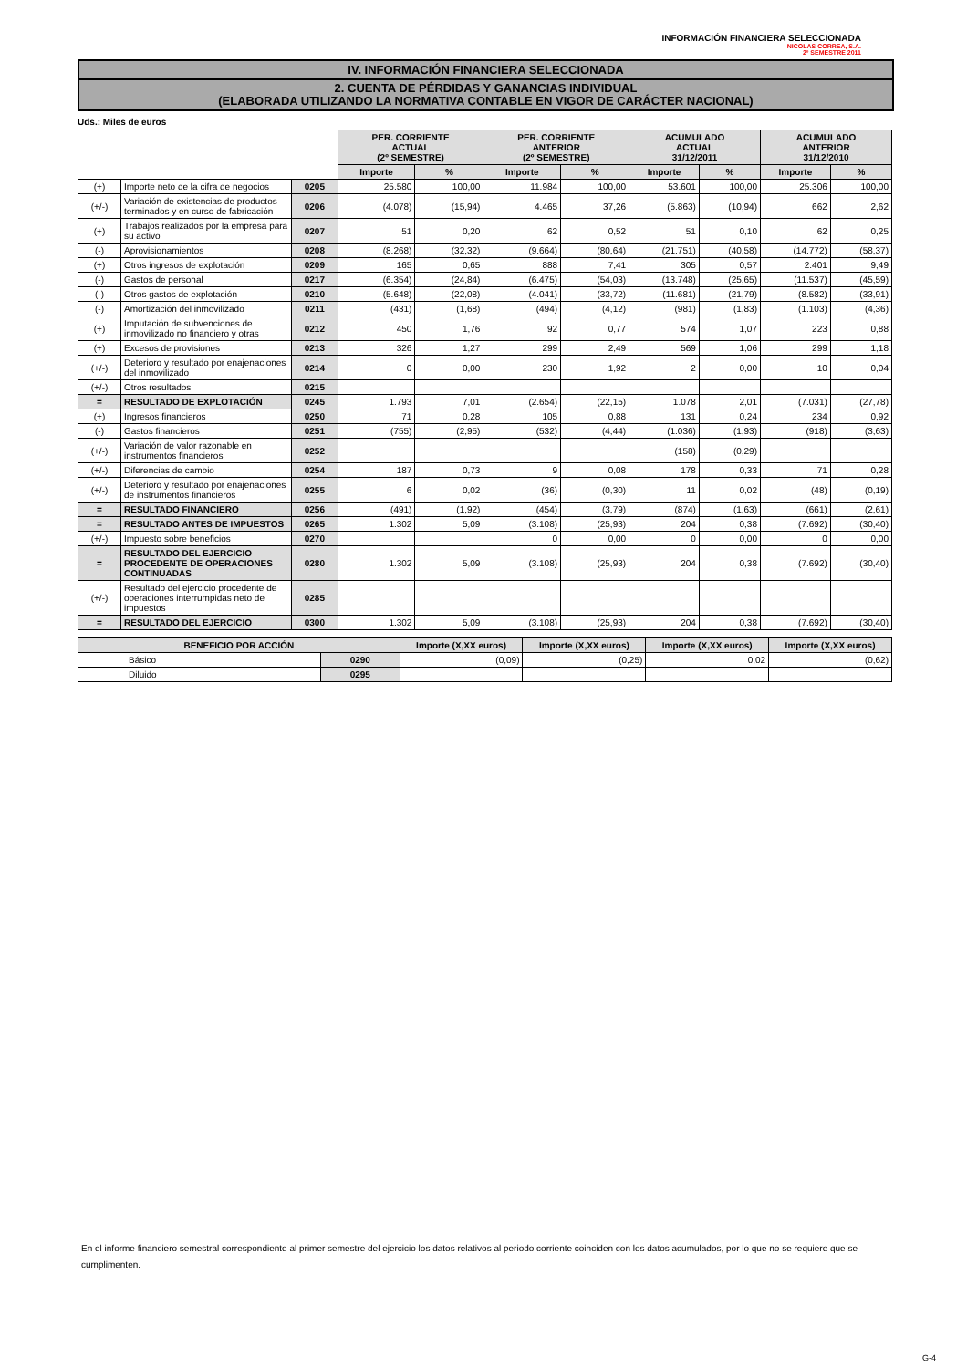INFORMACIÓN FINANCIERA SELECCIONADA
NICOLAS CORREA, S.A.
2º SEMESTRE 2011
IV. INFORMACIÓN FINANCIERA SELECCIONADA
2. CUENTA DE PÉRDIDAS Y GANANCIAS INDIVIDUAL
(ELABORADA UTILIZANDO LA NORMATIVA CONTABLE EN VIGOR DE CARÁCTER NACIONAL)
Uds.: Miles de euros
| | | | PER. CORRIENTE ACTUAL (2º SEMESTRE) | | PER. CORRIENTE ANTERIOR (2º SEMESTRE) | | ACUMULADO ACTUAL 31/12/2011 | | ACUMULADO ANTERIOR 31/12/2010 | |
| | | | Importe | % | Importe | % | Importe | % | Importe | % |
| (+) | Importe neto de la cifra de negocios | 0205 | 25.580 | 100,00 | 11.984 | 100,00 | 53.601 | 100,00 | 25.306 | 100,00 |
| (+/-) | Variación de existencias de productos terminados y en curso de fabricación | 0206 | (4.078) | (15,94) | 4.465 | 37,26 | (5.863) | (10,94) | 662 | 2,62 |
| (+) | Trabajos realizados por la empresa para su activo | 0207 | 51 | 0,20 | 62 | 0,52 | 51 | 0,10 | 62 | 0,25 |
| (-) | Aprovisionamientos | 0208 | (8.268) | (32,32) | (9.664) | (80,64) | (21.751) | (40,58) | (14.772) | (58,37) |
| (+) | Otros ingresos de explotación | 0209 | 165 | 0,65 | 888 | 7,41 | 305 | 0,57 | 2.401 | 9,49 |
| (-) | Gastos de personal | 0217 | (6.354) | (24,84) | (6.475) | (54,03) | (13.748) | (25,65) | (11.537) | (45,59) |
| (-) | Otros gastos de explotación | 0210 | (5.648) | (22,08) | (4.041) | (33,72) | (11.681) | (21,79) | (8.582) | (33,91) |
| (-) | Amortización del inmovilizado | 0211 | (431) | (1,68) | (494) | (4,12) | (981) | (1,83) | (1.103) | (4,36) |
| (+) | Imputación de subvenciones de inmovilizado no financiero y otras | 0212 | 450 | 1,76 | 92 | 0,77 | 574 | 1,07 | 223 | 0,88 |
| (+) | Excesos de provisiones | 0213 | 326 | 1,27 | 299 | 2,49 | 569 | 1,06 | 299 | 1,18 |
| (+/-) | Deterioro y resultado por enajenaciones del inmovilizado | 0214 | 0 | 0,00 | 230 | 1,92 | 2 | 0,00 | 10 | 0,04 |
| (+/-) | Otros resultados | 0215 | | | | | | | | |
| = | RESULTADO DE EXPLOTACIÓN | 0245 | 1.793 | 7,01 | (2.654) | (22,15) | 1.078 | 2,01 | (7.031) | (27,78) |
| (+) | Ingresos financieros | 0250 | 71 | 0,28 | 105 | 0,88 | 131 | 0,24 | 234 | 0,92 |
| (-) | Gastos financieros | 0251 | (755) | (2,95) | (532) | (4,44) | (1.036) | (1,93) | (918) | (3,63) |
| (+/-) | Variación de valor razonable en instrumentos financieros | 0252 | | | | | (158) | (0,29) | | |
| (+/-) | Diferencias de cambio | 0254 | 187 | 0,73 | 9 | 0,08 | 178 | 0,33 | 71 | 0,28 |
| (+/-) | Deterioro y resultado por enajenaciones de instrumentos financieros | 0255 | 6 | 0,02 | (36) | (0,30) | 11 | 0,02 | (48) | (0,19) |
| = | RESULTADO FINANCIERO | 0256 | (491) | (1,92) | (454) | (3,79) | (874) | (1,63) | (661) | (2,61) |
| = | RESULTADO ANTES DE IMPUESTOS | 0265 | 1.302 | 5,09 | (3.108) | (25,93) | 204 | 0,38 | (7.692) | (30,40) |
| (+/-) | Impuesto sobre beneficios | 0270 | | | 0 | 0,00 | 0 | 0,00 | 0 | 0,00 |
| = | RESULTADO DEL EJERCICIO PROCEDENTE DE OPERACIONES CONTINUADAS | 0280 | 1.302 | 5,09 | (3.108) | (25,93) | 204 | 0,38 | (7.692) | (30,40) |
| (+/-) | Resultado del ejercicio procedente de operaciones interrumpidas neto de impuestos | 0285 | | | | | | | | |
| = | RESULTADO DEL EJERCICIO | 0300 | 1.302 | 5,09 | (3.108) | (25,93) | 204 | 0,38 | (7.692) | (30,40) |
| BENEFICIO POR ACCIÓN | | Importe (X,XX euros) | Importe (X,XX euros) | Importe (X,XX euros) | Importe (X,XX euros) |
| --- | --- | --- | --- | --- | --- |
| Básico | 0290 | (0,09) | (0,25) | 0,02 | (0,62) |
| Diluido | 0295 | | | | |
En el informe financiero semestral correspondiente al primer semestre del ejercicio los datos relativos al periodo corriente coinciden con los datos acumulados, por lo que no se requiere que se cumplimenten.
G-4